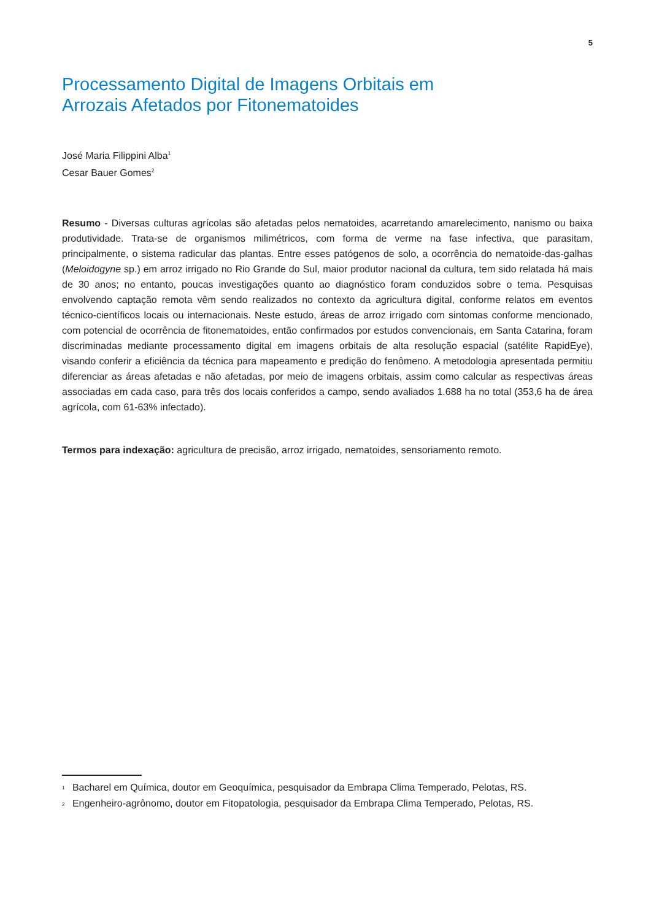5
Processamento Digital de Imagens Orbitais em
Arrozais Afetados por Fitonematoides
José Maria Filippini Alba<sup>1</sup>
Cesar Bauer Gomes<sup>2</sup>
Resumo - Diversas culturas agrícolas são afetadas pelos nematoides, acarretando amarelecimento, nanismo ou baixa produtividade. Trata-se de organismos milimétricos, com forma de verme na fase infectiva, que parasitam, principalmente, o sistema radicular das plantas. Entre esses patógenos de solo, a ocorrência do nematoide-das-galhas (Meloidogyne sp.) em arroz irrigado no Rio Grande do Sul, maior produtor nacional da cultura, tem sido relatada há mais de 30 anos; no entanto, poucas investigações quanto ao diagnóstico foram conduzidos sobre o tema. Pesquisas envolvendo captação remota vêm sendo realizados no contexto da agricultura digital, conforme relatos em eventos técnico-científicos locais ou internacionais. Neste estudo, áreas de arroz irrigado com sintomas conforme mencionado, com potencial de ocorrência de fitonematoides, então confirmados por estudos convencionais, em Santa Catarina, foram discriminadas mediante processamento digital em imagens orbitais de alta resolução espacial (satélite RapidEye), visando conferir a eficiência da técnica para mapeamento e predição do fenômeno. A metodologia apresentada permitiu diferenciar as áreas afetadas e não afetadas, por meio de imagens orbitais, assim como calcular as respectivas áreas associadas em cada caso, para três dos locais conferidos a campo, sendo avaliados 1.688 ha no total (353,6 ha de área agrícola, com 61-63% infectado).
Termos para indexação: agricultura de precisão, arroz irrigado, nematoides, sensoriamento remoto.
<sup>1</sup> Bacharel em Química, doutor em Geoquímica, pesquisador da Embrapa Clima Temperado, Pelotas, RS.
<sup>2</sup> Engenheiro-agrônomo, doutor em Fitopatologia, pesquisador da Embrapa Clima Temperado, Pelotas, RS.